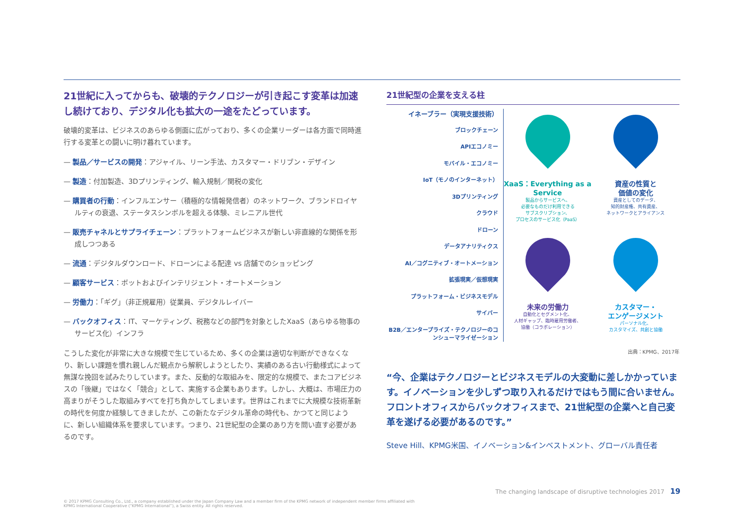21世紀に入ってからも、破壊的テクノロジーが引き起こす変革は加速し続けており、デジタル化も拡大の一途をたどっています。
破壊的変革は、ビジネスのあらゆる側面に広がっており、多くの企業リーダーは各方面で同時進行する変革との闘いに明け暮れています。
— 製品／サービスの開発：アジャイル、リーン手法、カスタマー・ドリブン・デザイン
— 製造：付加製造、3Dプリンティング、輸入規制／関税の変化
— 購買者の行動：インフルエンサー（積極的な情報発信者）のネットワーク、ブランドロイヤルティの衰退、ステータスシンボルを超える体験、ミレニアル世代
— 販売チャネルとサプライチェーン：プラットフォームビジネスが新しい非直線的な関係を形成しつつある
— 流通：デジタルダウンロード、ドローンによる配達 vs 店舗でのショッピング
— 顧客サービス：ボットおよびインテリジェント・オートメーション
— 労働力：「ギグ」（非正規雇用）従業員、デジタルレイバー
— バックオフィス：IT、マーケティング、税務などの部門を対象としたXaaS（あらゆる物事のサービス化）インフラ
こうした変化が非常に大きな規模で生じているため、多くの企業は適切な判断ができなくなり、新しい課題を慣れ親しんだ観点から解釈しようとしたり、実績のある古い行動様式によって無謀な挽回を試みたりしています。また、反動的な取組みを、限定的な規模で、またコアビジネスの「後継」ではなく「競合」として、実施する企業もあります。しかし、大概は、市場圧力の高まりがそうした取組みすべてを打ち負かしてしまいます。世界はこれまでに大規模な技術革新の時代を何度か経験してきましたが、この新たなデジタル革命の時代も、かつてと同じように、新しい組織体系を要求しています。つまり、21世紀型の企業のあり方を問い直す必要があるのです。
21世紀型の企業を支える柱
イネーブラー（実現支援技術）
ブロックチェーン
APIエコノミー
モバイル・エコノミー
IoT（モノのインターネット）
3Dプリンティング
クラウド
ドローン
データアナリティクス
AI／コグニティブ・オートメーション
拡張現実／仮想現実
プラットフォーム・ビジネスモデル
サイバー
B2B／エンタープライズ・テクノロジーのコンシューマライゼーション
XaaS：Everything as a Service
製品からサービスへ、
必要なものだけ利用できる
サブスクリプション、
プロセスのサービス化（PaaS）
資産の性質と
価値の変化
資産としてのデータ、
知的財産権、共有資産、
ネットワークとアライアンス
未来の労働力
自動化とセグメント化、
人材ギャップ、臨時雇用労働者、
協働（コラボレーション）
カスタマー・
エンゲージメント
パーソナル化、
カスタマイズ、共創と協働
出典：KPMG、2017年
“今、企業はテクノロジーとビジネスモデルの大変動に差しかかっています。イノベーションを少しずつ取り入れるだけではもう間に合いません。フロントオフィスからバックオフィスまで、21世紀型の企業へと自己変革を遂げる必要があるのです。”
Steve Hill、KPMG米国、イノベーション&インベストメント、グローバル責任者
The changing landscape of disruptive technologies 2017 19
© 2017 KPMG Consulting Co., Ltd., a company established under the Japan Company Law and a member firm of the KPMG network of independent member firms affiliated with
KPMG International Cooperative (“KPMG International”), a Swiss entity. All rights reserved.